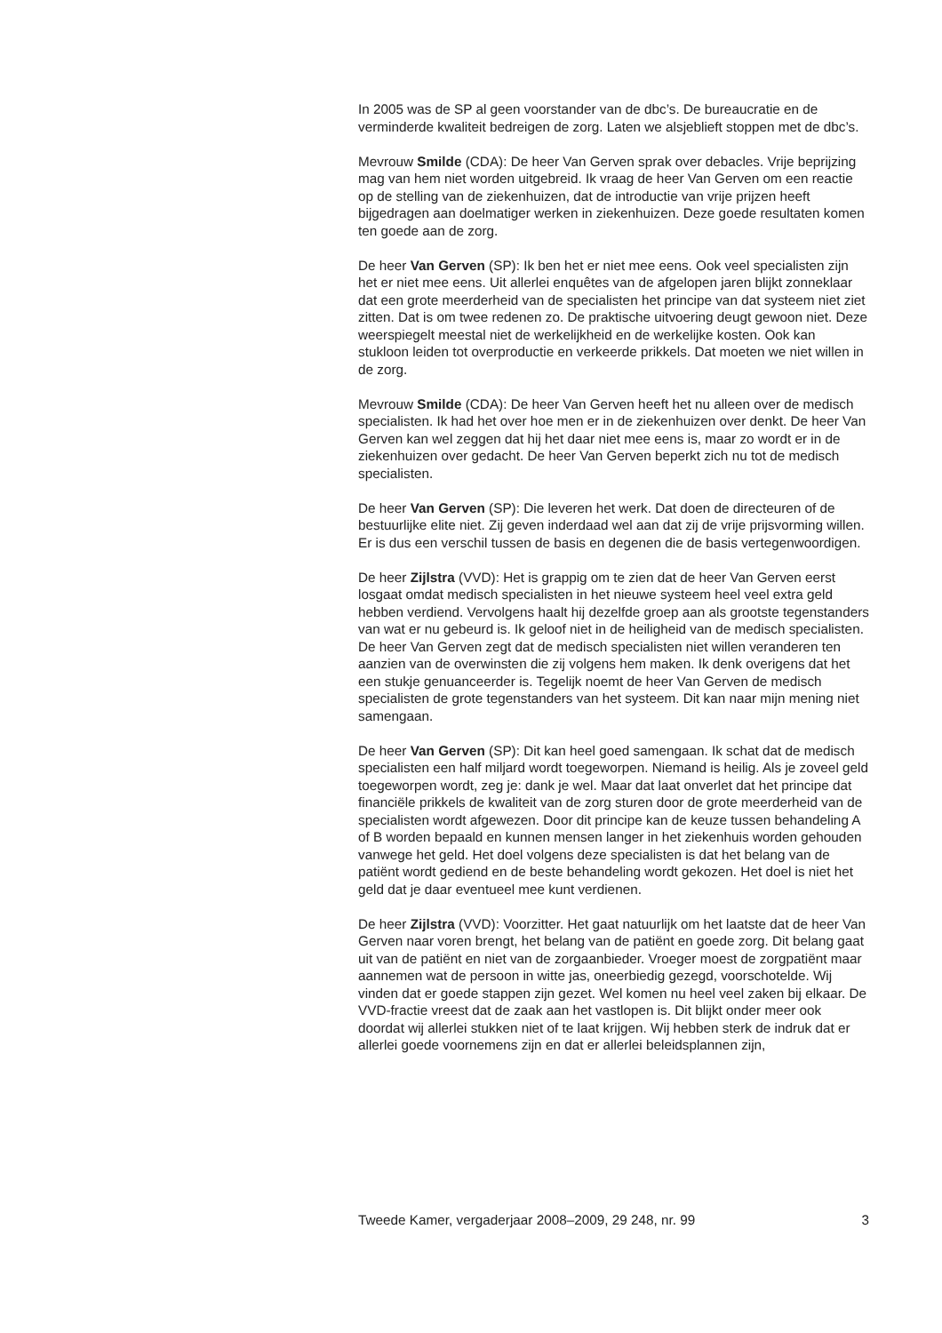In 2005 was de SP al geen voorstander van de dbc’s. De bureaucratie en de verminderde kwaliteit bedreigen de zorg. Laten we alsjeblieft stoppen met de dbc’s.
Mevrouw Smilde (CDA): De heer Van Gerven sprak over debacles. Vrije beprijzing mag van hem niet worden uitgebreid. Ik vraag de heer Van Gerven om een reactie op de stelling van de ziekenhuizen, dat de introductie van vrije prijzen heeft bijgedragen aan doelmatiger werken in ziekenhuizen. Deze goede resultaten komen ten goede aan de zorg.
De heer Van Gerven (SP): Ik ben het er niet mee eens. Ook veel specialisten zijn het er niet mee eens. Uit allerlei enquêtes van de afgelopen jaren blijkt zonneklaar dat een grote meerderheid van de specialisten het principe van dat systeem niet ziet zitten. Dat is om twee redenen zo. De praktische uitvoering deugt gewoon niet. Deze weerspiegelt meestal niet de werkelijkheid en de werkelijke kosten. Ook kan stukloon leiden tot overproductie en verkeerde prikkels. Dat moeten we niet willen in de zorg.
Mevrouw Smilde (CDA): De heer Van Gerven heeft het nu alleen over de medisch specialisten. Ik had het over hoe men er in de ziekenhuizen over denkt. De heer Van Gerven kan wel zeggen dat hij het daar niet mee eens is, maar zo wordt er in de ziekenhuizen over gedacht. De heer Van Gerven beperkt zich nu tot de medisch specialisten.
De heer Van Gerven (SP): Die leveren het werk. Dat doen de directeuren of de bestuurlijke elite niet. Zij geven inderdaad wel aan dat zij de vrije prijsvorming willen. Er is dus een verschil tussen de basis en degenen die de basis vertegenwoordigen.
De heer Zijlstra (VVD): Het is grappig om te zien dat de heer Van Gerven eerst losgaat omdat medisch specialisten in het nieuwe systeem heel veel extra geld hebben verdiend. Vervolgens haalt hij dezelfde groep aan als grootste tegenstanders van wat er nu gebeurd is. Ik geloof niet in de heiligheid van de medisch specialisten. De heer Van Gerven zegt dat de medisch specialisten niet willen veranderen ten aanzien van de overwinsten die zij volgens hem maken. Ik denk overigens dat het een stukje genuanceerder is. Tegelijk noemt de heer Van Gerven de medisch specialisten de grote tegenstanders van het systeem. Dit kan naar mijn mening niet samengaan.
De heer Van Gerven (SP): Dit kan heel goed samengaan. Ik schat dat de medisch specialisten een half miljard wordt toegeworpen. Niemand is heilig. Als je zoveel geld toegeworpen wordt, zeg je: dank je wel. Maar dat laat onverlet dat het principe dat financiële prikkels de kwaliteit van de zorg sturen door de grote meerderheid van de specialisten wordt afgewezen. Door dit principe kan de keuze tussen behandeling A of B worden bepaald en kunnen mensen langer in het ziekenhuis worden gehouden vanwege het geld. Het doel volgens deze specialisten is dat het belang van de patiënt wordt gediend en de beste behandeling wordt gekozen. Het doel is niet het geld dat je daar eventueel mee kunt verdienen.
De heer Zijlstra (VVD): Voorzitter. Het gaat natuurlijk om het laatste dat de heer Van Gerven naar voren brengt, het belang van de patiënt en goede zorg. Dit belang gaat uit van de patiënt en niet van de zorgaanbieder. Vroeger moest de zorgpatiënt maar aannemen wat de persoon in witte jas, oneerbiedig gezegd, voorschotelde. Wij vinden dat er goede stappen zijn gezet. Wel komen nu heel veel zaken bij elkaar. De VVD-fractie vreest dat de zaak aan het vastlopen is. Dit blijkt onder meer ook doordat wij allerlei stukken niet of te laat krijgen. Wij hebben sterk de indruk dat er allerlei goede voornemens zijn en dat er allerlei beleidsplannen zijn,
Tweede Kamer, vergaderjaar 2008–2009, 29 248, nr. 99 3